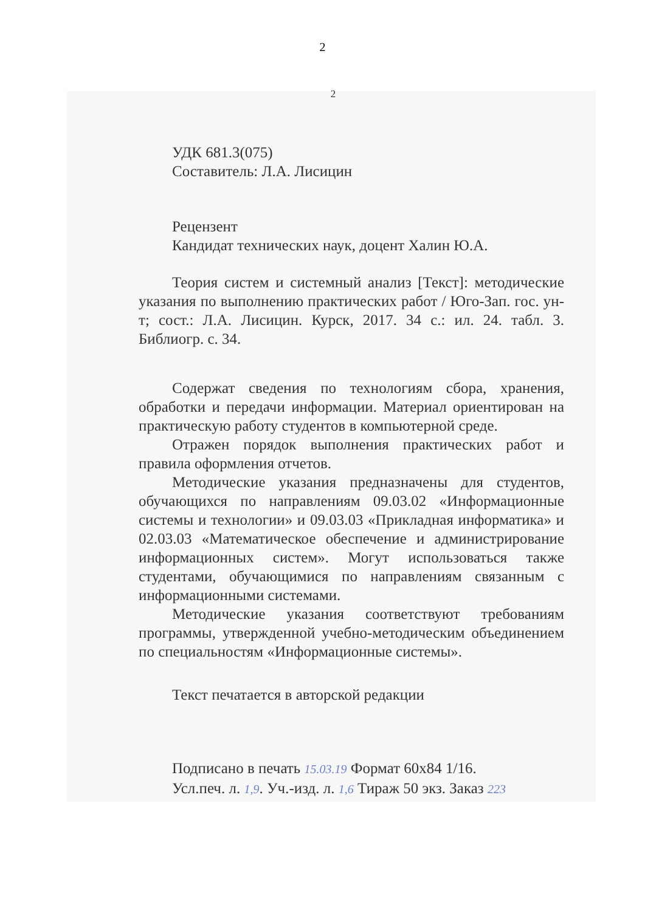2
2
УДК 681.3(075)
Составитель: Л.А. Лисицин
Рецензент
Кандидат технических наук, доцент Халин Ю.А.
Теория систем и системный анализ [Текст]: методические указания по выполнению практических работ / Юго-Зап. гос. ун-т; сост.: Л.А. Лисицин. Курск, 2017. 34 с.: ил. 24. табл. 3. Библиогр. с. 34.
Содержат сведения по технологиям сбора, хранения, обработки и передачи информации. Материал ориентирован на практическую работу студентов в компьютерной среде.
Отражен порядок выполнения практических работ и правила оформления отчетов.
Методические указания предназначены для студентов, обучающихся по направлениям 09.03.02 «Информационные системы и технологии» и 09.03.03 «Прикладная информатика» и 02.03.03 «Математическое обеспечение и администрирование информационных систем». Могут использоваться также студентами, обучающимися по направлениям связанным с информационными системами.
Методические указания соответствуют требованиям программы, утвержденной учебно-методическим объединением по специальностям «Информационные системы».
Текст печатается в авторской редакции
Подписано в печать 15.03.19 Формат 60x84 1/16.
Усл.печ. л. 1,9. Уч.-изд. л. 1,6 Тираж 50 экз. Заказ 223